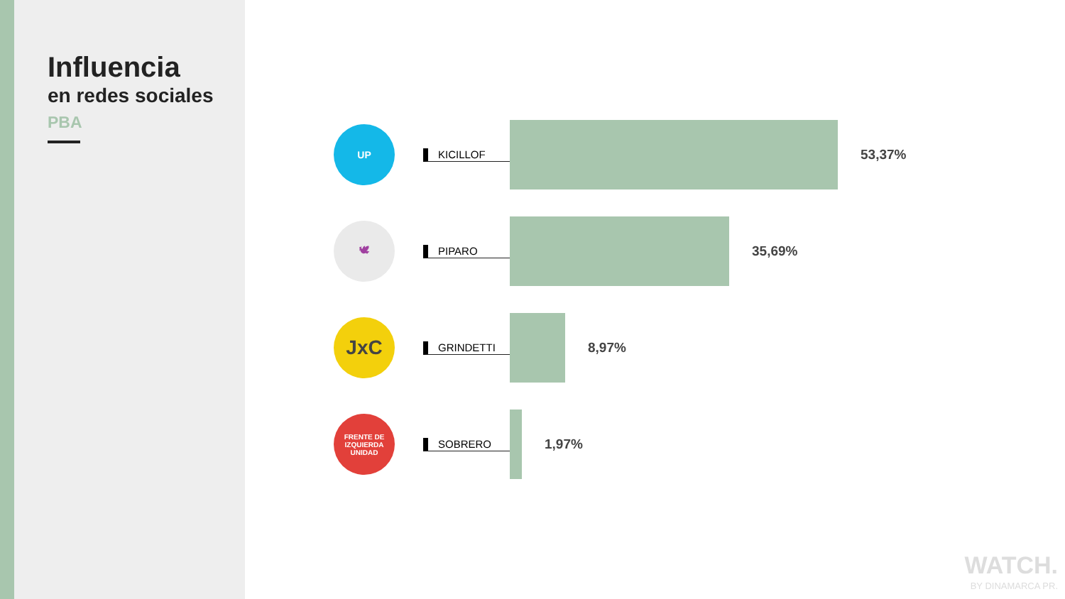Influencia
en redes sociales
PBA
UP
KICILLOF
53,37%
🕊
PIPARO
35,69%
JxC
GRINDETTI
8,97%
FRENTE DE IZQUIERDA
UNIDAD
SOBRERO
1,97%
WATCH.
BY DINAMARCA PR.